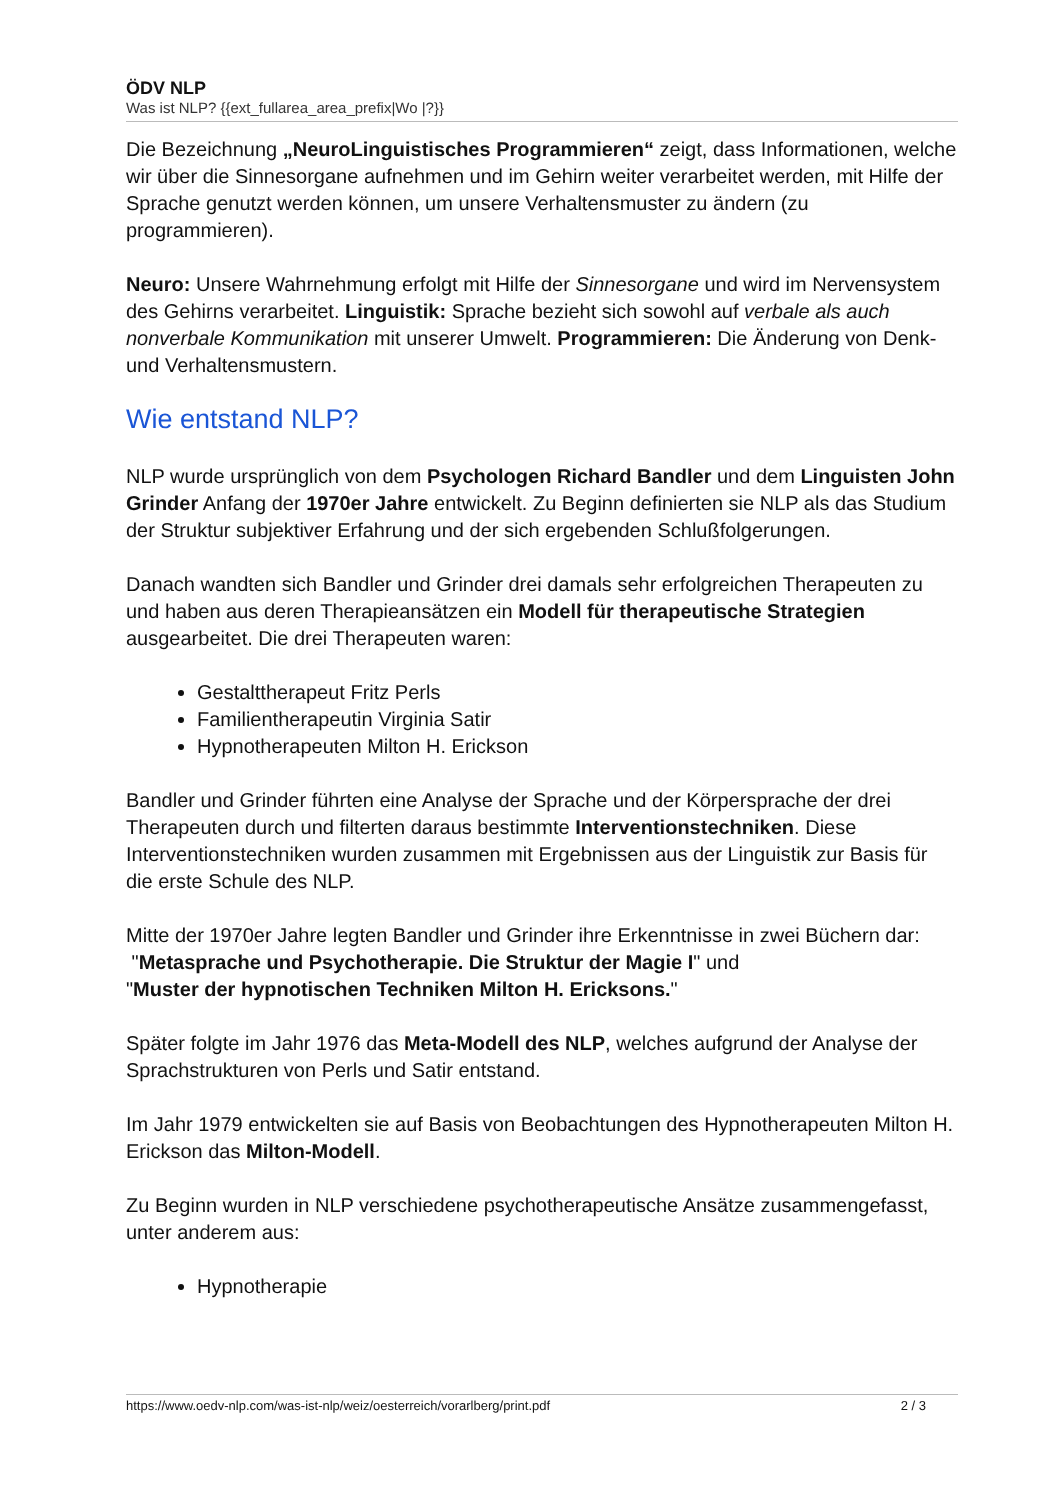ÖDV NLP
Was ist NLP? {{ext_fullarea_area_prefix|Wo |?}}
Die Bezeichnung „NeuroLinguistisches Programmieren“ zeigt, dass Informationen, welche wir über die Sinnesorgane aufnehmen und im Gehirn weiter verarbeitet werden, mit Hilfe der Sprache genutzt werden können, um unsere Verhaltensmuster zu ändern (zu programmieren).
Neuro: Unsere Wahrnehmung erfolgt mit Hilfe der Sinnesorgane und wird im Nervensystem des Gehirns verarbeitet. Linguistik: Sprache bezieht sich sowohl auf verbale als auch nonverbale Kommunikation mit unserer Umwelt. Programmieren: Die Änderung von Denk- und Verhaltensmustern.
Wie entstand NLP?
NLP wurde ursprünglich von dem Psychologen Richard Bandler und dem Linguisten John Grinder Anfang der 1970er Jahre entwickelt. Zu Beginn definierten sie NLP als das Studium der Struktur subjektiver Erfahrung und der sich ergebenden Schlußfolgerungen.
Danach wandten sich Bandler und Grinder drei damals sehr erfolgreichen Therapeuten zu und haben aus deren Therapieansätzen ein Modell für therapeutische Strategien ausgearbeitet. Die drei Therapeuten waren:
Gestalttherapeut Fritz Perls
Familientherapeutin Virginia Satir
Hypnotherapeuten Milton H. Erickson
Bandler und Grinder führten eine Analyse der Sprache und der Körpersprache der drei Therapeuten durch und filterten daraus bestimmte Interventionstechniken. Diese Interventionstechniken wurden zusammen mit Ergebnissen aus der Linguistik zur Basis für die erste Schule des NLP.
Mitte der 1970er Jahre legten Bandler und Grinder ihre Erkenntnisse in zwei Büchern dar:
"Metasprache und Psychotherapie. Die Struktur der Magie I" und
"Muster der hypnotischen Techniken Milton H. Ericksons."
Später folgte im Jahr 1976 das Meta-Modell des NLP, welches aufgrund der Analyse der Sprachstrukturen von Perls und Satir entstand.
Im Jahr 1979 entwickelten sie auf Basis von Beobachtungen des Hypnotherapeuten Milton H. Erickson das Milton-Modell.
Zu Beginn wurden in NLP verschiedene psychotherapeutische Ansätze zusammengefasst, unter anderem aus:
Hypnotherapie
https://www.oedv-nlp.com/was-ist-nlp/weiz/oesterreich/vorarlberg/print.pdf 2 / 3